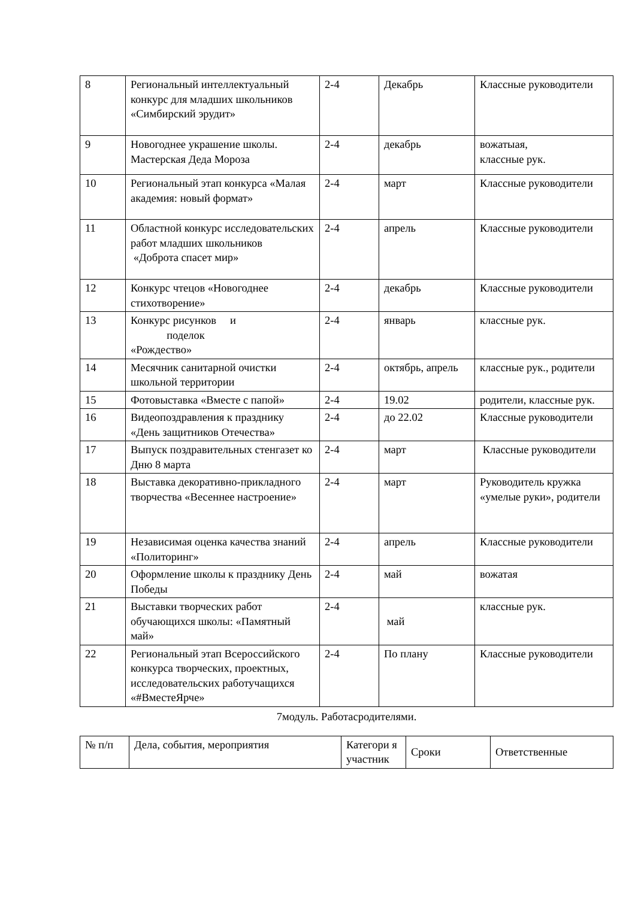| 8 | Региональный интеллектуальный конкурс для младших школьников «Симбирский эрудит» | 2-4 | Декабрь | Классные руководители |
| 9 | Новогоднее украшение школы. Мастерская Деда Мороза | 2-4 | декабрь | вожатыая, классные рук. |
| 10 | Региональный этап конкурса «Малая академия: новый формат» | 2-4 | март | Классные руководители |
| 11 | Областной конкурс исследовательских работ младших школьников «Доброта спасет мир» | 2-4 | апрель | Классные руководители |
| 12 | Конкурс чтецов «Новогоднее стихотворение» | 2-4 | декабрь | Классные руководители |
| 13 | Конкурс рисунков и поделок «Рождество» | 2-4 | январь | классные рук. |
| 14 | Месячник санитарной очистки школьной территории | 2-4 | октябрь, апрель | классные рук., родители |
| 15 | Фотовыставка «Вместе с папой» | 2-4 | 19.02 | родители, классные рук. |
| 16 | Видеопоздравления к празднику «День защитников Отечества» | 2-4 | до 22.02 | Классные руководители |
| 17 | Выпуск поздравительных стенгазет ко Дню 8 марта | 2-4 | март | Классные руководители |
| 18 | Выставка декоративно-прикладного творчества «Весеннее настроение» | 2-4 | март | Руководитель кружка «умелые руки», родители |
| 19 | Независимая оценка качества знаний «Политоринг» | 2-4 | апрель | Классные руководители |
| 20 | Оформление школы к празднику День Победы | 2-4 | май | вожатая |
| 21 | Выставки творческих работ обучающихся школы: «Памятный май» | 2-4 | май | классные рук. |
| 22 | Региональный этап Всероссийского конкурса творческих, проектных, исследовательских работучащихся «#ВместеЯрче» | 2-4 | По плану | Классные руководители |
7модуль. Работасродителями.
| № п/п | Дела, события, мероприятия | Категори я участник | Сроки | Ответственные |